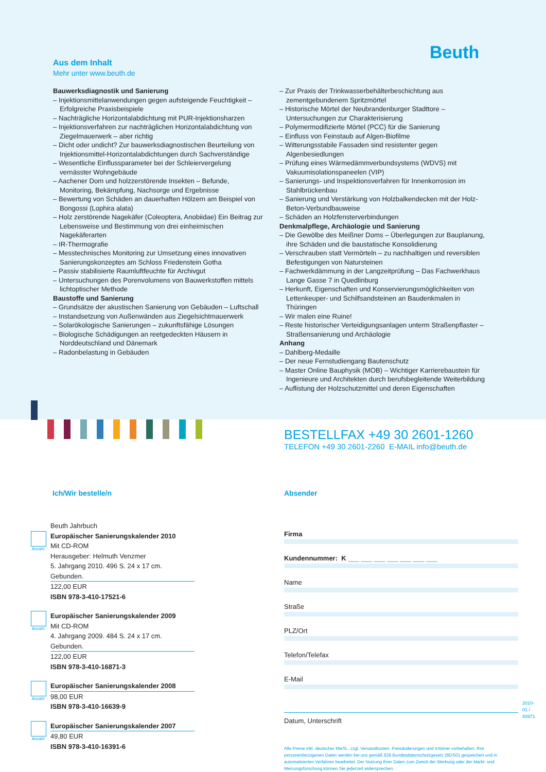Beuth
Aus dem Inhalt
Mehr unter www.beuth.de
Bauwerksdiagnostik und Sanierung
– Injektionsmittelanwendungen gegen aufsteigende Feuchtigkeit – Erfolgreiche Praxisbeispiele
– Nachträgliche Horizontalabdichtung mit PUR-Injektionsharzen
– Injektionsverfahren zur nachträglichen Horizontalabdichtung von Ziegelmauerwerk – aber richtig
– Dicht oder undicht? Zur bauwerksdiagnostischen Beurteilung von Injektionsmittel-Horizontalabdichtungen durch Sachverständige
– Wesentliche Einflussparameter bei der Schleiervergelung vernässter Wohngebäude
– Aachener Dom und holzzerstörende Insekten – Befunde, Monitoring, Bekämpfung, Nachsorge und Ergebnisse
– Bewertung von Schäden an dauerhaften Hölzern am Beispiel von Bongossi (Lophira alata)
– Holz zerstörende Nagekäfer (Coleoptera, Anobiidae) Ein Beitrag zur Lebensweise und Bestimmung von drei einheimischen Nagekäferarten
– IR-Thermografie
– Messtechnisches Monitoring zur Umsetzung eines innovativen Sanierungskonzeptes am Schloss Friedenstein Gotha
– Passiv stabilisierte Raumluftfeuchte für Archivgut
– Untersuchungen des Porenvolumens von Bauwerkstoffen mittels lichtoptischer Methode
Baustoffe und Sanierung
– Grundsätze der akustischen Sanierung von Gebäuden – Luftschall
– Instandsetzung von Außenwänden aus Ziegelsichtmauerwerk
– Solarökologische Sanierungen – zukunftsfähige Lösungen
– Biologische Schädigungen an reetgedeckten Häusern in Norddeutschland und Dänemark
– Radonbelastung in Gebäuden
– Zur Praxis der Trinkwasserbehälterbeschichtung aus zementgebundenem Spritzmörtel
– Historische Mörtel der Neubrandenburger Stadttore – Untersuchungen zur Charakterisierung
– Polymermodifizierte Mörtel (PCC) für die Sanierung
– Einfluss von Feinstaub auf Algen-Biofilme
– Witterungsstabile Fassaden sind resistenter gegen Algenbesiedlungen
– Prüfung eines Wärmedämmverbundsystems (WDVS) mit Vakuumisolationspaneelen (VIP)
– Sanierungs- und Inspektionsverfahren für Innenkorrosion im Stahlbrückenbau
– Sanierung und Verstärkung von Holzbalkendecken mit der Holz-Beton-Verbundbauweise
– Schäden an Holzfensterverbindungen
Denkmalpflege, Archäologie und Sanierung
– Die Gewölbe des Meißner Doms – Überlegungen zur Bauplanung, ihre Schäden und die baustatische Konsolidierung
– Verschrauben statt Vermörteln – zu nachhaltigen und reversiblen Befestigungen von Natursteinen
– Fachwerkdämmung in der Langzeitprüfung – Das Fachwerkhaus Lange Gasse 7 in Quedlinburg
– Herkunft, Eigenschaften und Konservierungsmöglichkeiten von Lettenkeuper- und Schilfsandsteinen an Baudenkmalen in Thüringen
– Wir malen eine Ruine!
– Reste historischer Verteidigungsanlagen unterm Straßenpflaster – Straßensanierung und Archäologie
Anhang
– Dahlberg-Medaille
– Der neue Fernstudiengang Bautenschutz
– Master Online Bauphysik (MOB) – Wichtiger Karrierebaustein für Ingenieure und Architekten durch berufsbegleitende Weiterbildung
– Auflistung der Holzschutzmittel und deren Eigenschaften
BESTELLFAX +49 30 2601-1260
TELEFON +49 30 2601-2260 E-MAIL info@beuth.de
Ich/Wir bestelle/n
Anzahl
Beuth Jahrbuch
Europäischer Sanierungskalender 2010
Mit CD-ROM
Herausgeber: Helmuth Venzmer
5. Jahrgang 2010. 496 S. 24 x 17 cm. Gebunden.
122,00 EUR
ISBN 978-3-410-17521-6
Anzahl
Europäischer Sanierungskalender 2009
Mit CD-ROM
4. Jahrgang 2009. 484 S. 24 x 17 cm. Gebunden.
122,00 EUR
ISBN 978-3-410-16871-3
Anzahl
Europäischer Sanierungskalender 2008
98,00 EUR
ISBN 978-3-410-16639-9
Anzahl
Europäischer Sanierungskalender 2007
49,80 EUR
ISBN 978-3-410-16391-6
Absender
Firma
Kundennummer: K ___ ___ ___ ___ ___ ___ ___
Name
Straße
PLZ/Ort
Telefon/Telefax
E-Mail
Datum, Unterschrift
Alle Preise inkl. deutscher MwSt., zzgl. Versandkosten. Preisänderungen und Irrtümer vorbehalten. Ihre personenbezogenen Daten werden bei uns gemäß §28 Bundesdatenschutzgesetz (BDSG) gespeichert und in automatisierten Verfahren bearbeitet. Der Nutzung Ihrer Daten zum Zweck der Werbung oder der Markt- und Meinungsforschung können Sie jederzeit widersprechen.
2010-01 / 93971